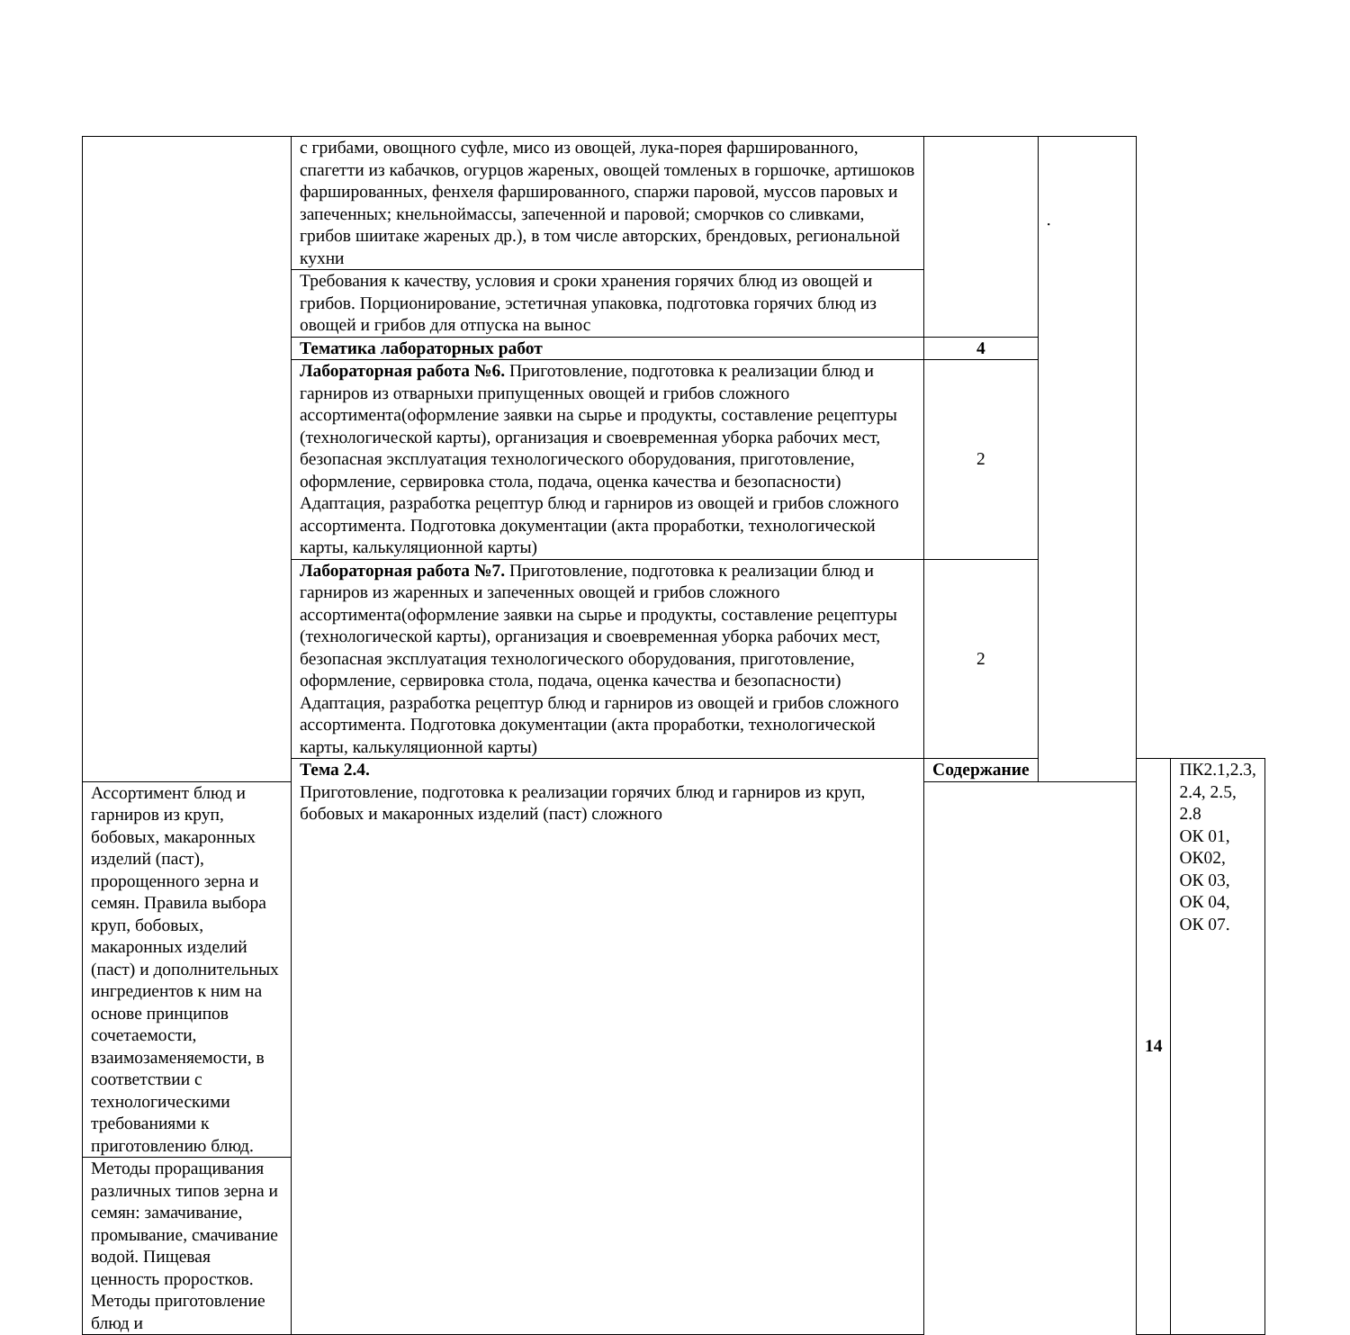| | с грибами, овощного суфле, мисо из овощей, лука-порея фаршированного, спагетти из кабачков, огурцов жареных, овощей томленых в горшочке, артишоков фаршированных, фенхеля фаршированного, спаржи паровой, муссов паровых и запеченных; кнельноймассы, запеченной и паровой; сморчков со сливками, грибов шиитаке жареных др.), в том числе авторских, брендовых, региональной кухни | | . | | |
| | Требования к качеству, условия и сроки хранения горячих блюд из овощей и грибов. Порционирование, эстетичная упаковка, подготовка горячих блюд из овощей и грибов для отпуска на вынос | | | | |
| | Тематика лабораторных работ | 4 | | | |
| | Лабораторная работа №6. Приготовление, подготовка к реализации блюд и гарниров из отварныхи припущенных овощей и грибов сложного ассортимента(оформление заявки на сырье и продукты, составление рецептуры (технологической карты), организация и своевременная уборка рабочих мест, безопасная эксплуатация технологического оборудования, приготовление, оформление, сервировка стола, подача, оценка качества и безопасности) Адаптация, разработка рецептур блюд и гарниров из овощей и грибов сложного ассортимента. Подготовка документации (акта проработки, технологической карты, калькуляционной карты) | 2 | | | |
| | Лабораторная работа №7. Приготовление, подготовка к реализации блюд и гарниров из жаренных и запеченных овощей и грибов сложного ассортимента(оформление заявки на сырье и продукты, составление рецептуры (технологической карты), организация и своевременная уборка рабочих мест, безопасная эксплуатация технологического оборудования, приготовление, оформление, сервировка стола, подача, оценка качества и безопасности) Адаптация, разработка рецептур блюд и гарниров из овощей и грибов сложного ассортимента. Подготовка документации (акта проработки, технологической карты, калькуляционной карты) | 2 | | | |
| | Тема 2.4. Приготовление, подготовка к реализации горячих блюд и гарниров из круп, бобовых и макаронных изделий (паст) сложного | Содержание | | 14 | ПК2.1,2.3, 2.4, 2.5, 2.8 ОК 01, ОК02, ОК 03, ОК 04, ОК 07. |
| Ассортимент блюд и гарниров из круп, бобовых, макаронных изделий (паст), пророщенного зерна и семян. Правила выбора круп, бобовых, макаронных изделий (паст) и дополнительных ингредиентов к ним на основе принципов сочетаемости, взаимозаменяемости, в соответствии с технологическими требованиями к приготовлению блюд. | | | | | |
| Методы проращивания различных типов зерна и семян: замачивание, промывание, смачивание водой. Пищевая ценность проростков. Методы приготовление блюд и | | | | | |